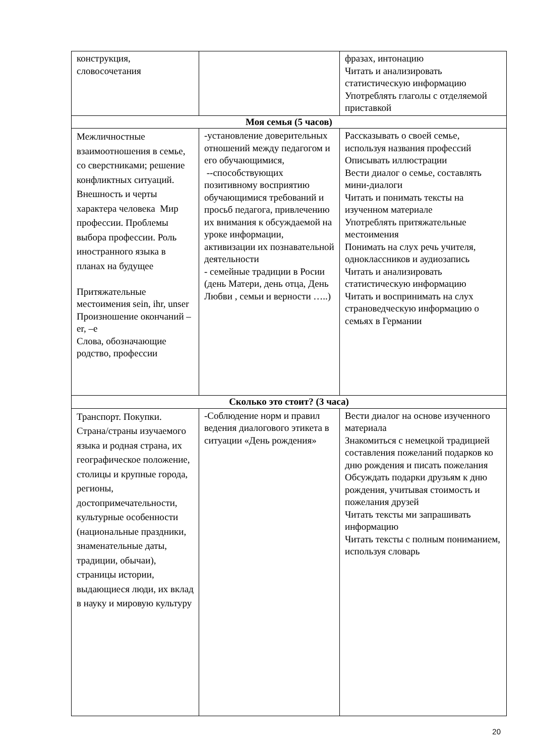| конструкция, словосочетания | | фразах, интонацию Читать и анализировать статистическую информацию Употреблять глаголы с отделяемой приставкой |
| Моя семья (5 часов) | | |
| Межличностные взаимоотношения в семье, со сверстниками; решение конфликтных ситуаций. Внешность и черты характера человека Мир профессии. Проблемы выбора профессии. Роль иностранного языка в планах на будущее Притяжательные местоимения sein, ihr, unser Произношение окончаний –er, –e Слова, обозначающие родство, профессии | -установление доверительных отношений между педагогом и его обучающимися, --способствующих позитивному восприятию обучающимися требований и просьб педагога, привлечению их внимания к обсуждаемой на уроке информации, активизации их познавательной деятельности - семейные традиции в Росии (день Матери, день отца, День Любви , семьи и верности …..) | Рассказывать о своей семье, используя названия профессий Описывать иллюстрации Вести диалог о семье, составлять мини-диалоги Читать и понимать тексты на изученном материале Употреблять притяжательные местоимения Понимать на слух речь учителя, одноклассников и аудиозапись Читать и анализировать статистическую информацию Читать и воспринимать на слух страноведческую информацию о семьях в Германии |
| Сколько это стоит? (3 часа) | | |
| Транспорт. Покупки. Страна/страны изучаемого языка и родная страна, их географическое положение, столицы и крупные города, регионы, достопримечательности, культурные особенности (национальные праздники, знаменательные даты, традиции, обычаи), страницы истории, выдающиеся люди, их вклад в науку и мировую культуру | -Соблюдение норм и правил ведения диалогового этикета в ситуации «День рождения» | Вести диалог на основе изученного материала Знакомиться с немецкой традицией составления пожеланий подарков ко дню рождения и писать пожелания Обсуждать подарки друзьям к дню рождения, учитывая стоимость и пожелания друзей Читать тексты ми запрашивать информацию Читать тексты с полным пониманием, используя словарь |
20